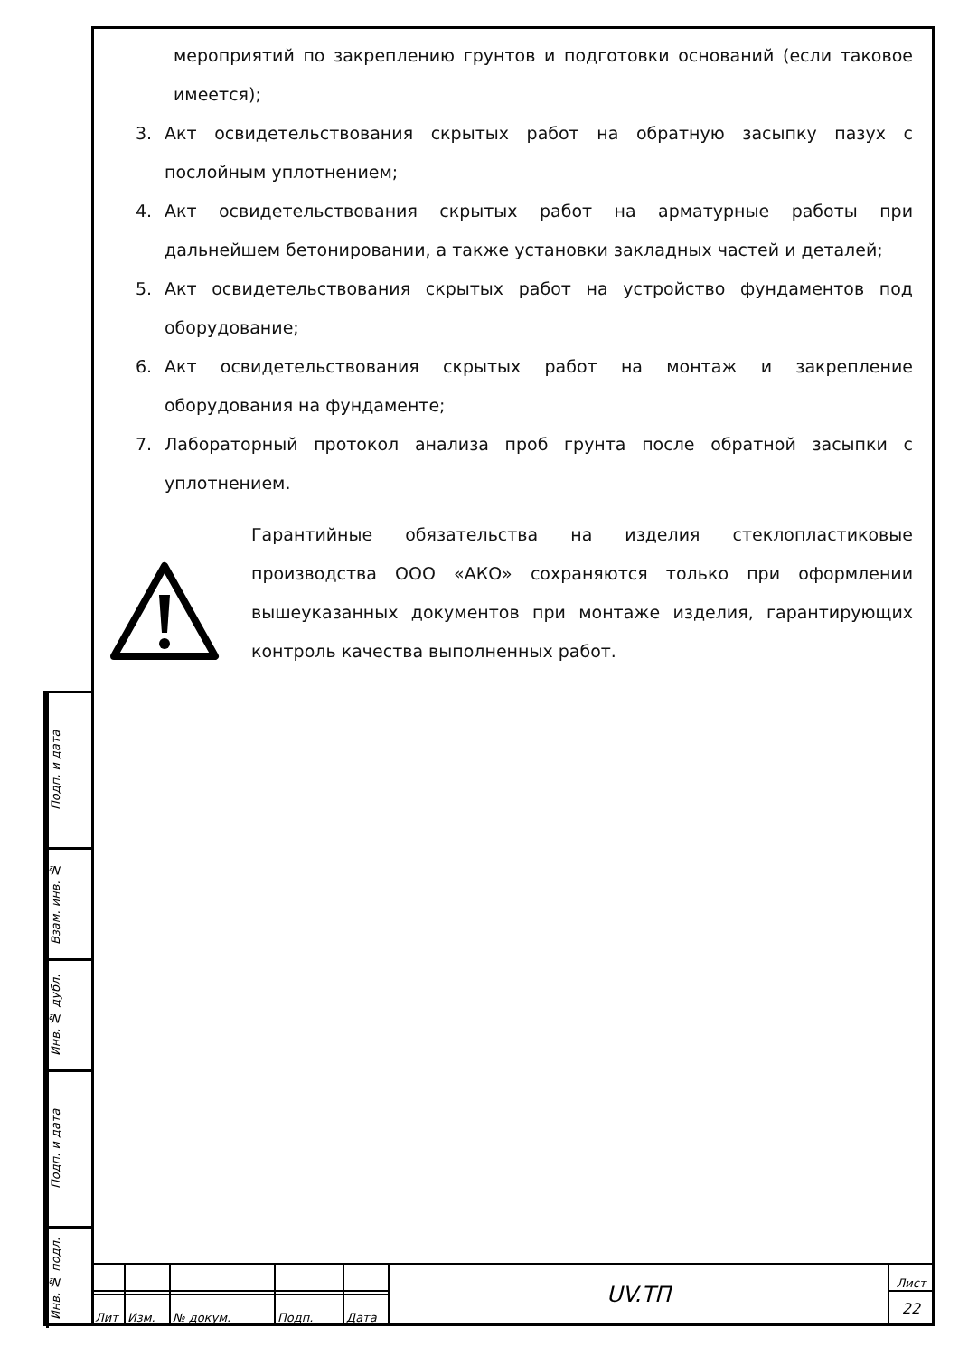мероприятий по закреплению грунтов и подготовки оснований (если таковое имеется);
3. Акт освидетельствования скрытых работ на обратную засыпку пазух с послойным уплотнением;
4. Акт освидетельствования скрытых работ на арматурные работы при дальнейшем бетонировании, а также установки закладных частей и деталей;
5. Акт освидетельствования скрытых работ на устройство фундаментов под оборудование;
6. Акт освидетельствования скрытых работ на монтаж и закрепление оборудования на фундаменте;
7. Лабораторный протокол анализа проб грунта после обратной засыпки с уплотнением.
Гарантийные обязательства на изделия стеклопластиковые производства ООО «АКО» сохраняются только при оформлении вышеуказанных документов при монтаже изделия, гарантирующих контроль качества выполненных работ.
Подп. и дата
Взам. инв. №
Инв. № дубл.
Подп. и дата
Инв. № подл.
| | | | | | UV.TП | Лист |
| | | | | | | 22 |
| Лит | Изм. | № докум. | Подп. | Дата | | |